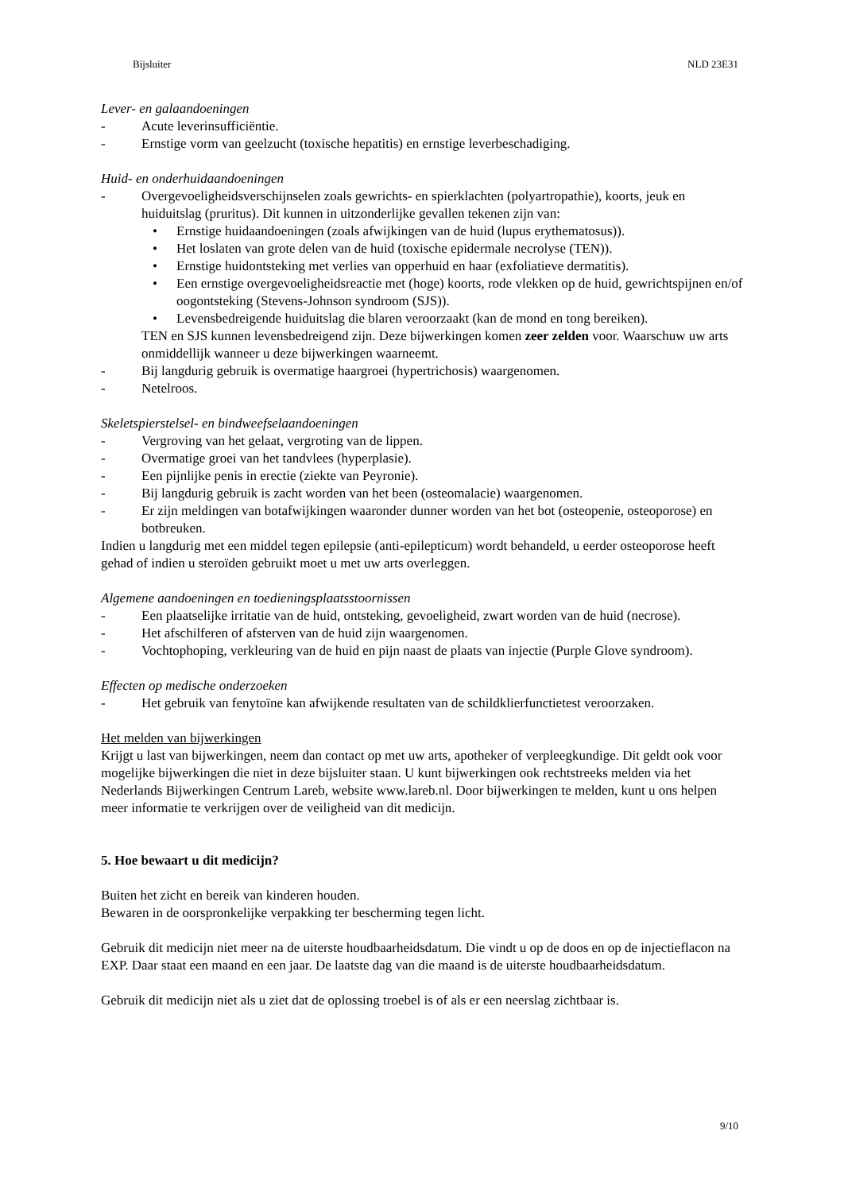Bijsluiter NLD 23E31
Lever- en galaandoeningen
- Acute leverinsufficiëntie.
- Ernstige vorm van geelzucht (toxische hepatitis) en ernstige leverbeschadiging.
Huid- en onderhuidaandoeningen
- Overgevoeligheidsverschijnselen zoals gewrichts- en spierklachten (polyartropathie), koorts, jeuk en huiduitslag (pruritus). Dit kunnen in uitzonderlijke gevallen tekenen zijn van:
• Ernstige huidaandoeningen (zoals afwijkingen van de huid (lupus erythematosus)).
• Het loslaten van grote delen van de huid (toxische epidermale necrolyse (TEN)).
• Ernstige huidontsteking met verlies van opperhuid en haar (exfoliatieve dermatitis).
• Een ernstige overgevoeligheidsreactie met (hoge) koorts, rode vlekken op de huid, gewrichtspijnen en/of oogontsteking (Stevens-Johnson syndroom (SJS)).
• Levensbedreigende huiduitslag die blaren veroorzaakt (kan de mond en tong bereiken).
TEN en SJS kunnen levensbedreigend zijn. Deze bijwerkingen komen zeer zelden voor. Waarschuw uw arts onmiddellijk wanneer u deze bijwerkingen waarneemt.
- Bij langdurig gebruik is overmatige haargroei (hypertrichosis) waargenomen.
- Netelroos.
Skeletspierstelsel- en bindweefselaandoeningen
- Vergroving van het gelaat, vergroting van de lippen.
- Overmatige groei van het tandvlees (hyperplasie).
- Een pijnlijke penis in erectie (ziekte van Peyronie).
- Bij langdurig gebruik is zacht worden van het been (osteomalacie) waargenomen.
- Er zijn meldingen van botafwijkingen waaronder dunner worden van het bot (osteopenie, osteoporose) en botbreuken.
Indien u langdurig met een middel tegen epilepsie (anti-epilepticum) wordt behandeld, u eerder osteoporose heeft gehad of indien u steroïden gebruikt moet u met uw arts overleggen.
Algemene aandoeningen en toedieningsplaatsstoornissen
- Een plaatselijke irritatie van de huid, ontsteking, gevoeligheid, zwart worden van de huid (necrose).
- Het afschilferen of afsterven van de huid zijn waargenomen.
- Vochtophoping, verkleuring van de huid en pijn naast de plaats van injectie (Purple Glove syndroom).
Effecten op medische onderzoeken
- Het gebruik van fenytoïne kan afwijkende resultaten van de schildklierfunctietest veroorzaken.
Het melden van bijwerkingen
Krijgt u last van bijwerkingen, neem dan contact op met uw arts, apotheker of verpleegkundige. Dit geldt ook voor mogelijke bijwerkingen die niet in deze bijsluiter staan. U kunt bijwerkingen ook rechtstreeks melden via het Nederlands Bijwerkingen Centrum Lareb, website www.lareb.nl. Door bijwerkingen te melden, kunt u ons helpen meer informatie te verkrijgen over de veiligheid van dit medicijn.
5. Hoe bewaart u dit medicijn?
Buiten het zicht en bereik van kinderen houden.
Bewaren in de oorspronkelijke verpakking ter bescherming tegen licht.
Gebruik dit medicijn niet meer na de uiterste houdbaarheidsdatum. Die vindt u op de doos en op de injectieflacon na EXP. Daar staat een maand en een jaar. De laatste dag van die maand is de uiterste houdbaarheidsdatum.
Gebruik dit medicijn niet als u ziet dat de oplossing troebel is of als er een neerslag zichtbaar is.
9/10